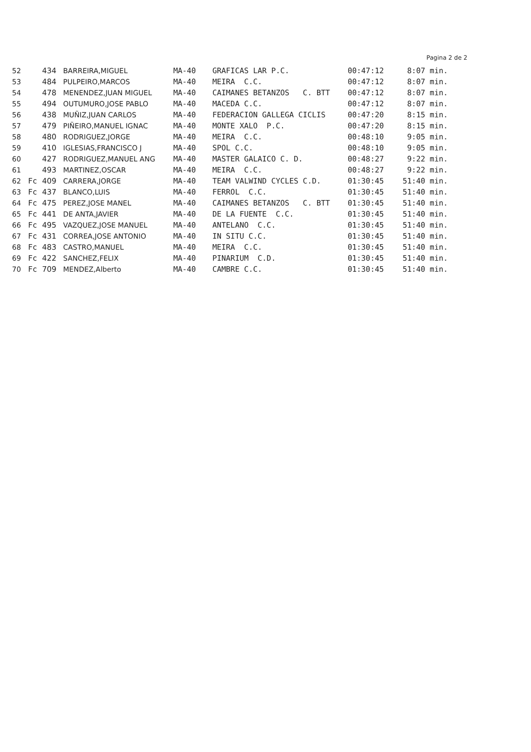Pagina 2 de 2
| 52 | | 434 | BARREIRA,MIGUEL | MA-40 | GRAFICAS LAR P.C. | 00:47:12 | 8:07 min. |
| 53 | | 484 | PULPEIRO,MARCOS | MA-40 | MEIRA C.C. | 00:47:12 | 8:07 min. |
| 54 | | 478 | MENENDEZ,JUAN MIGUEL | MA-40 | CAIMANES BETANZOS C. BTT | 00:47:12 | 8:07 min. |
| 55 | | 494 | OUTUMURO,JOSE PABLO | MA-40 | MACEDA C.C. | 00:47:12 | 8:07 min. |
| 56 | | 438 | MUÑIZ,JUAN CARLOS | MA-40 | FEDERACION GALLEGA CICLIS | 00:47:20 | 8:15 min. |
| 57 | | 479 | PIÑEIRO,MANUEL IGNAC | MA-40 | MONTE XALO P.C. | 00:47:20 | 8:15 min. |
| 58 | | 480 | RODRIGUEZ,JORGE | MA-40 | MEIRA C.C. | 00:48:10 | 9:05 min. |
| 59 | | 410 | IGLESIAS,FRANCISCO J | MA-40 | SPOL C.C. | 00:48:10 | 9:05 min. |
| 60 | | 427 | RODRIGUEZ,MANUEL ANG | MA-40 | MASTER GALAICO C. D. | 00:48:27 | 9:22 min. |
| 61 | | 493 | MARTINEZ,OSCAR | MA-40 | MEIRA C.C. | 00:48:27 | 9:22 min. |
| 62 | Fc | 409 | CARRERA,JORGE | MA-40 | TEAM VALWIND CYCLES C.D. | 01:30:45 | 51:40 min. |
| 63 | Fc | 437 | BLANCO,LUIS | MA-40 | FERROL C.C. | 01:30:45 | 51:40 min. |
| 64 | Fc | 475 | PEREZ,JOSE MANEL | MA-40 | CAIMANES BETANZOS C. BTT | 01:30:45 | 51:40 min. |
| 65 | Fc | 441 | DE ANTA,JAVIER | MA-40 | DE LA FUENTE C.C. | 01:30:45 | 51:40 min. |
| 66 | Fc | 495 | VAZQUEZ,JOSE MANUEL | MA-40 | ANTELANO C.C. | 01:30:45 | 51:40 min. |
| 67 | Fc | 431 | CORREA,JOSE ANTONIO | MA-40 | IN SITU C.C. | 01:30:45 | 51:40 min. |
| 68 | Fc | 483 | CASTRO,MANUEL | MA-40 | MEIRA C.C. | 01:30:45 | 51:40 min. |
| 69 | Fc | 422 | SANCHEZ,FELIX | MA-40 | PINARIUM C.D. | 01:30:45 | 51:40 min. |
| 70 | Fc | 709 | MENDEZ,Alberto | MA-40 | CAMBRE C.C. | 01:30:45 | 51:40 min. |